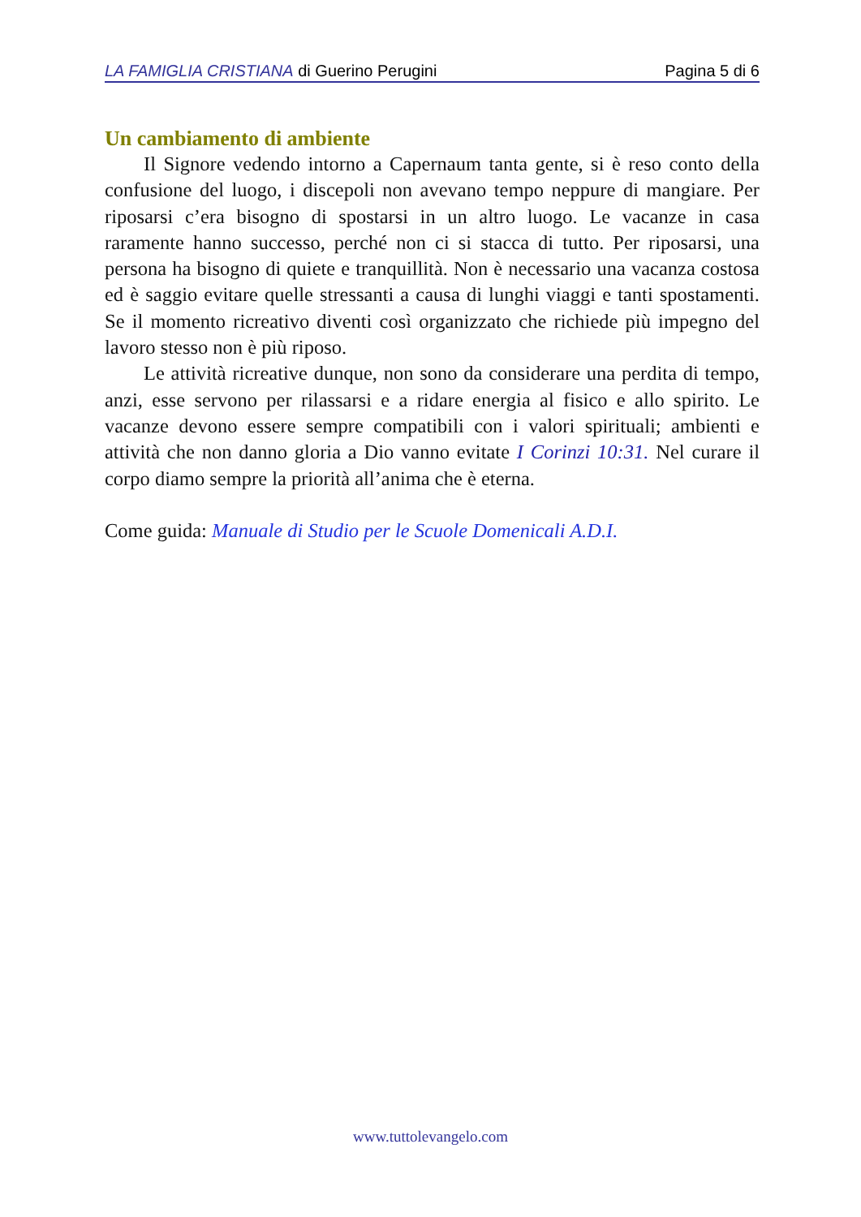LA FAMIGLIA CRISTIANA di Guerino Perugini Pagina 5 di 6
Un cambiamento di ambiente
Il Signore vedendo intorno a Capernaum tanta gente, si è reso conto della confusione del luogo, i discepoli non avevano tempo neppure di mangiare. Per riposarsi c’era bisogno di spostarsi in un altro luogo. Le vacanze in casa raramente hanno successo, perché non ci si stacca di tutto. Per riposarsi, una persona ha bisogno di quiete e tranquillità. Non è necessario una vacanza costosa ed è saggio evitare quelle stressanti a causa di lunghi viaggi e tanti spostamenti. Se il momento ricreativo diventi così organizzato che richiede più impegno del lavoro stesso non è più riposo.
Le attività ricreative dunque, non sono da considerare una perdita di tempo, anzi, esse servono per rilassarsi e a ridare energia al fisico e allo spirito. Le vacanze devono essere sempre compatibili con i valori spirituali; ambienti e attività che non danno gloria a Dio vanno evitate I Corinzi 10:31. Nel curare il corpo diamo sempre la priorità all’anima che è eterna.
Come guida: Manuale di Studio per le Scuole Domenicali A.D.I.
www.tuttolevangelo.com